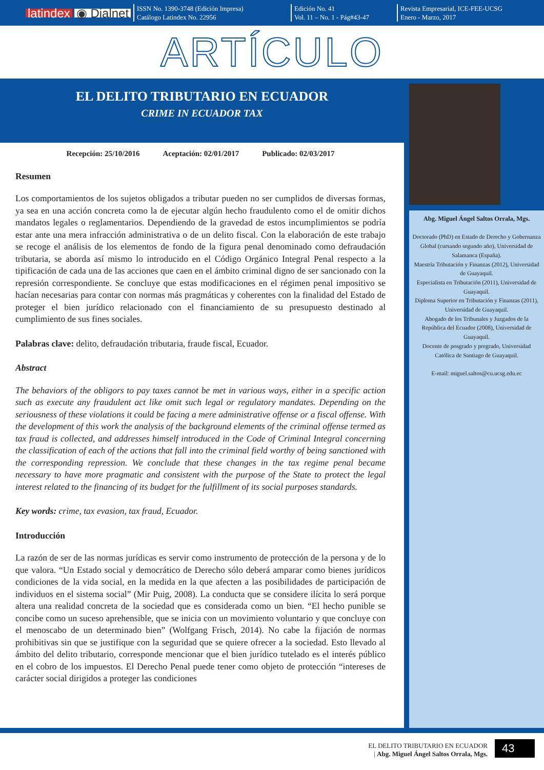latindex ◉ Dialnet
ISSN No. 1390-3748 (Edición Impresa)
Catálogo Latindex No. 22956
Edición No. 41
Vol. 11 – No. 1 - Pág#43-47
Revista Empresarial, ICE-FEE-UCSG
Enero - Marzo, 2017
ARTÍCULO
EL DELITO TRIBUTARIO EN ECUADOR
CRIME IN ECUADOR TAX
Abg. Miguel Ángel Saltos Orrala, Mgs.
Doctorado (PhD) en Estado de Derecho y Gobernanza Global (cursando segundo año), Universidad de Salamanca (España).
Maestría Tributación y Finanzas (2012), Universidad de Guayaquil.
Especialista en Tributación (2011), Universidad de Guayaquil.
Diploma Superior en Tributación y Finanzas (2011), Universidad de Guayaquil.
Abogado de los Tribunales y Juzgados de la República del Ecuador (2008), Universidad de Guayaquil.
Docente de posgrado y pregrado, Universidad Católica de Santiago de Guayaquil.
E-mail: miguel.saltos@cu.ucsg.edu.ec
Recepción: 25/10/2016 Aceptación: 02/01/2017 Publicado: 02/03/2017
Resumen
Los comportamientos de los sujetos obligados a tributar pueden no ser cumplidos de diversas formas, ya sea en una acción concreta como la de ejecutar algún hecho fraudulento como el de omitir dichos mandatos legales o reglamentarios. Dependiendo de la gravedad de estos incumplimientos se podría estar ante una mera infracción administrativa o de un delito fiscal. Con la elaboración de este trabajo se recoge el análisis de los elementos de fondo de la figura penal denominado como defraudación tributaria, se aborda así mismo lo introducido en el Código Orgánico Integral Penal respecto a la tipificación de cada una de las acciones que caen en el ámbito criminal digno de ser sancionado con la represión correspondiente. Se concluye que estas modificaciones en el régimen penal impositivo se hacían necesarias para contar con normas más pragmáticas y coherentes con la finalidad del Estado de proteger el bien jurídico relacionado con el financiamiento de su presupuesto destinado al cumplimiento de sus fines sociales.
Palabras clave: delito, defraudación tributaria, fraude fiscal, Ecuador.
Abstract
The behaviors of the obligors to pay taxes cannot be met in various ways, either in a specific action such as execute any fraudulent act like omit such legal or regulatory mandates. Depending on the seriousness of these violations it could be facing a mere administrative offense or a fiscal offense. With the development of this work the analysis of the background elements of the criminal offense termed as tax fraud is collected, and addresses himself introduced in the Code of Criminal Integral concerning the classification of each of the actions that fall into the criminal field worthy of being sanctioned with the corresponding repression. We conclude that these changes in the tax regime penal became necessary to have more pragmatic and consistent with the purpose of the State to protect the legal interest related to the financing of its budget for the fulfillment of its social purposes standards.
Key words: crime, tax evasion, tax fraud, Ecuador.
Introducción
La razón de ser de las normas jurídicas es servir como instrumento de protección de la persona y de lo que valora. “Un Estado social y democrático de Derecho sólo deberá amparar como bienes jurídicos condiciones de la vida social, en la medida en la que afecten a las posibilidades de participación de individuos en el sistema social” (Mir Puig, 2008). La conducta que se considere ilícita lo será porque altera una realidad concreta de la sociedad que es considerada como un bien. “El hecho punible se concibe como un suceso aprehensible, que se inicia con un movimiento voluntario y que concluye con el menoscabo de un determinado bien” (Wolfgang Frisch, 2014). No cabe la fijación de normas prohibitivas sin que se justifique con la seguridad que se quiere ofrecer a la sociedad. Esto llevado al ámbito del delito tributario, corresponde mencionar que el bien jurídico tutelado es el interés público en el cobro de los impuestos. El Derecho Penal puede tener como objeto de protección “intereses de carácter social dirigidos a proteger las condiciones
EL DELITO TRIBUTARIO EN ECUADOR
| Abg. Miguel Ángel Saltos Orrala, Mgs.
43